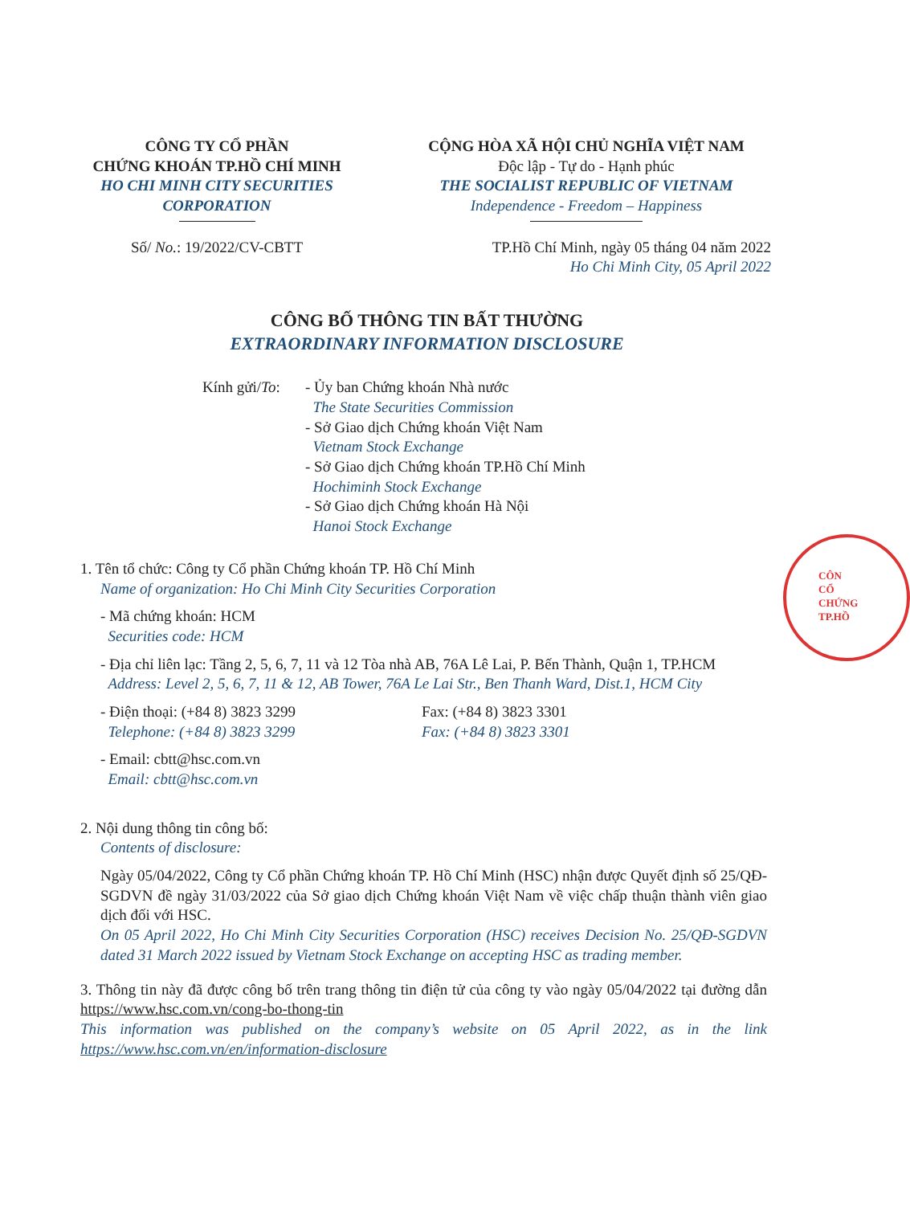CÔNG TY CỔ PHẦN
CHỨNG KHOÁN TP.HỒ CHÍ MINH
HO CHI MINH CITY SECURITIES CORPORATION
CỘNG HÒA XÃ HỘI CHỦ NGHĨA VIỆT NAM
Độc lập - Tự do - Hạnh phúc
THE SOCIALIST REPUBLIC OF VIETNAM
Independence - Freedom – Happiness
Số/ No.: 19/2022/CV-CBTT TP.Hồ Chí Minh, ngày 05 tháng 04 năm 2022
Ho Chi Minh City, 05 April 2022
CÔNG BỐ THÔNG TIN BẤT THƯỜNG
EXTRAORDINARY INFORMATION DISCLOSURE
Kính gửi/To:
- Ủy ban Chứng khoán Nhà nước
The State Securities Commission
- Sở Giao dịch Chứng khoán Việt Nam
Vietnam Stock Exchange
- Sở Giao dịch Chứng khoán TP.Hồ Chí Minh
Hochiminh Stock Exchange
- Sở Giao dịch Chứng khoán Hà Nội
Hanoi Stock Exchange
1. Tên tổ chức: Công ty Cổ phần Chứng khoán TP. Hồ Chí Minh
Name of organization: Ho Chi Minh City Securities Corporation
- Mã chứng khoán: HCM
Securities code: HCM
- Địa chỉ liên lạc: Tầng 2, 5, 6, 7, 11 và 12 Tòa nhà AB, 76A Lê Lai, P. Bến Thành, Quận 1, TP.HCM
Address: Level 2, 5, 6, 7, 11 & 12, AB Tower, 76A Le Lai Str., Ben Thanh Ward, Dist.1, HCM City
- Điện thoại: (+84 8) 3823 3299
Telephone: (+84 8) 3823 3299
Fax: (+84 8) 3823 3301
Fax: (+84 8) 3823 3301
- Email: cbtt@hsc.com.vn
Email: cbtt@hsc.com.vn
2. Nội dung thông tin công bố:
Contents of disclosure:
Ngày 05/04/2022, Công ty Cổ phần Chứng khoán TP. Hồ Chí Minh (HSC) nhận được Quyết định số 25/QĐ-SGDVN đề ngày 31/03/2022 của Sở giao dịch Chứng khoán Việt Nam về việc chấp thuận thành viên giao dịch đối với HSC.
On 05 April 2022, Ho Chi Minh City Securities Corporation (HSC) receives Decision No. 25/QĐ-SGDVN dated 31 March 2022 issued by Vietnam Stock Exchange on accepting HSC as trading member.
3. Thông tin này đã được công bố trên trang thông tin điện tử của công ty vào ngày 05/04/2022 tại đường dẫn https://www.hsc.com.vn/cong-bo-thong-tin
This information was published on the company’s website on 05 April 2022, as in the link https://www.hsc.com.vn/en/information-disclosure
CÔN
CỔ
CHỨNG
TP.HỒ